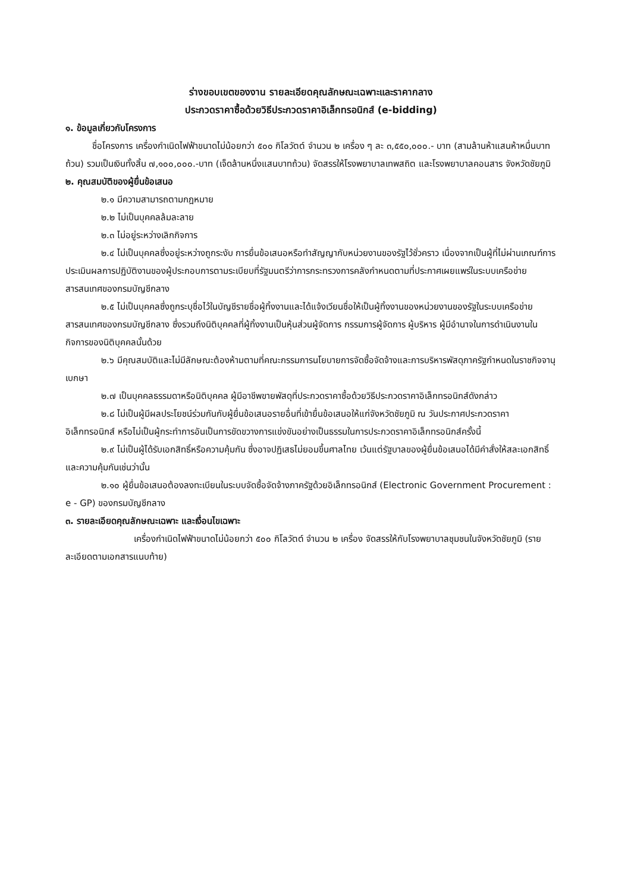ร่างขอบเขตของงาน รายละเอียดคุณลักษณะเฉพาะและราคากลาง
ประกวดราคาซื้อด้วยวิธีประกวดราคาอิเล็กทรอนิกส์ (e-bidding)
๑. ข้อมูลเกี่ยวกับโครงการ
ชื่อโครงการ เครื่องกำเนิดไฟฟ้าขนาดไม่น้อยกว่า ๕๐๐ กิโลวัตต์ จำนวน ๒ เครื่อง ๆ ละ ๓,๕๕๐,๐๐๐.- บาท (สามล้านห้าแสนห้าหมื่นบาทถ้วน) รวมเป็นเงินทั้งสิ้น ๗,๑๐๐,๐๐๐.-บาท (เจ็ดล้านหนึ่งแสนบาทถ้วน) จัดสรรให้โรงพยาบาลเทพสถิต และโรงพยาบาลคอนสาร จังหวัดชัยภูมิ
๒. คุณสมบัติของผู้ยื่นข้อเสนอ
๒.๑ มีความสามารถตามกฎหมาย
๒.๒ ไม่เป็นบุคคลล้มละลาย
๒.๓ ไม่อยู่ระหว่างเลิกกิจการ
๒.๔ ไม่เป็นบุคคลซึ่งอยู่ระหว่างถูกระงับ การยื่นข้อเสนอหรือทำสัญญากับหน่วยงานของรัฐไว้ชั่วคราว เนื่องจากเป็นผู้ที่ไม่ผ่านเกณฑ์การประเมินผลการปฏิบัติงานของผู้ประกอบการตามระเบียบที่รัฐมนตรีว่าการกระทรวงการคลังกำหนดตามที่ประกาศเผยแพร่ในระบบเครือข่ายสารสนเทศของกรมบัญชีกลาง
๒.๕ ไม่เป็นบุคคลซึ่งถูกระบุชื่อไว้ในบัญชีรายชื่อผู้ทิ้งงานและได้แจ้งเวียนชื่อให้เป็นผู้ทิ้งงานของหน่วยงานของรัฐในระบบเครือข่ายสารสนเทศของกรมบัญชีกลาง ซึ่งรวมถึงนิติบุคคลที่ผู้ทิ้งงานเป็นหุ้นส่วนผู้จัดการ กรรมการผู้จัดการ ผู้บริหาร ผู้มีอำนาจในการดำเนินงานในกิจการของนิติบุคคลนั้นด้วย
๒.๖ มีคุณสมบัติและไม่มีลักษณะต้องห้ามตามที่คณะกรรมการนโยบายการจัดซื้อจัดจ้างและการบริหารพัสดุภาครัฐกำหนดในราชกิจจานุเบกษา
๒.๗ เป็นบุคคลธรรมดาหรือนิติบุคคล ผู้มีอาชีพขายพัสดุที่ประกวดราคาซื้อด้วยวิธีประกวดราคาอิเล็กทรอนิกส์ดังกล่าว
๒.๘ ไม่เป็นผู้มีผลประโยชน์ร่วมกันกับผู้ยื่นข้อเสนอรายอื่นที่เข้ายื่นข้อเสนอให้แก่จังหวัดชัยภูมิ ณ วันประกาศประกวดราคาอิเล็กทรอนิกส์ หรือไม่เป็นผู้กระทำการอันเป็นการขัดขวางการแข่งขันอย่างเป็นธรรมในการประกวดราคาอิเล็กทรอนิกส์ครั้งนี้
๒.๙ ไม่เป็นผู้ได้รับเอกสิทธิ์หรือความคุ้มกัน ซึ่งอาจปฏิเสธไม่ยอมขึ้นศาลไทย เว้นแต่รัฐบาลของผู้ยื่นข้อเสนอได้มีคำสั่งให้สละเอกสิทธิ์และความคุ้มกันเช่นว่านั้น
๒.๑๐ ผู้ยื่นข้อเสนอต้องลงทะเบียนในระบบจัดซื้อจัดจ้างภาครัฐด้วยอิเล็กทรอนิกส์ (Electronic Government Procurement : e - GP) ของกรมบัญชีกลาง
๓. รายละเอียดคุณลักษณะเฉพาะ และเงื่อนไขเฉพาะ
เครื่องกำเนิดไฟฟ้าขนาดไม่น้อยกว่า ๕๐๐ กิโลวัตต์ จำนวน ๒ เครื่อง จัดสรรให้กับโรงพยาบาลชุมชนในจังหวัดชัยภูมิ (รายละเอียดตามเอกสารแนบท้าย)